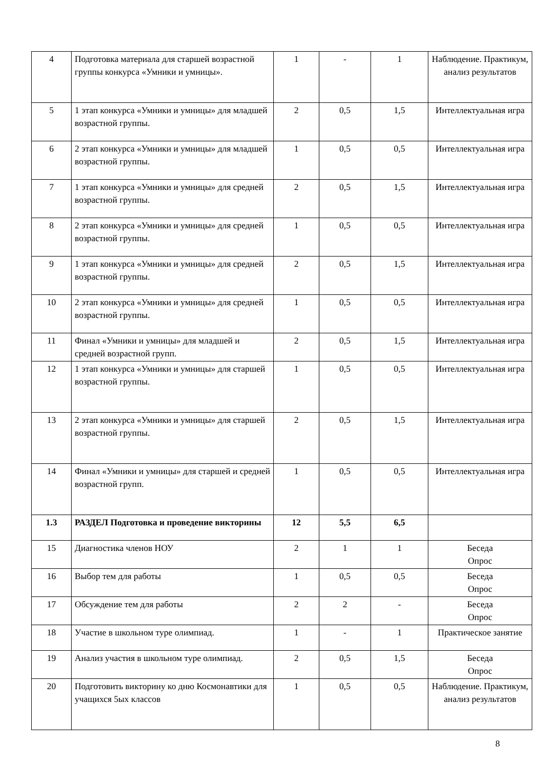| 4 | Подготовка материала для старшей возрастной группы конкурса «Умники и умницы». | 1 | - | 1 | Наблюдение. Практикум, анализ результатов |
| 5 | 1 этап конкурса «Умники и умницы» для младшей возрастной группы. | 2 | 0,5 | 1,5 | Интеллектуальная игра |
| 6 | 2 этап конкурса «Умники и умницы» для младшей возрастной группы. | 1 | 0,5 | 0,5 | Интеллектуальная игра |
| 7 | 1 этап конкурса «Умники и умницы» для средней возрастной группы. | 2 | 0,5 | 1,5 | Интеллектуальная игра |
| 8 | 2 этап конкурса «Умники и умницы» для средней возрастной группы. | 1 | 0,5 | 0,5 | Интеллектуальная игра |
| 9 | 1 этап конкурса «Умники и умницы» для средней возрастной группы. | 2 | 0,5 | 1,5 | Интеллектуальная игра |
| 10 | 2 этап конкурса «Умники и умницы» для средней возрастной группы. | 1 | 0,5 | 0,5 | Интеллектуальная игра |
| 11 | Финал «Умники и умницы» для младшей и средней возрастной групп. | 2 | 0,5 | 1,5 | Интеллектуальная игра |
| 12 | 1 этап конкурса «Умники и умницы» для старшей возрастной группы. | 1 | 0,5 | 0,5 | Интеллектуальная игра |
| 13 | 2 этап конкурса «Умники и умницы» для старшей возрастной группы. | 2 | 0,5 | 1,5 | Интеллектуальная игра |
| 14 | Финал «Умники и умницы» для старшей и средней возрастной групп. | 1 | 0,5 | 0,5 | Интеллектуальная игра |
| 1.3 | РАЗДЕЛ Подготовка и проведение викторины | 12 | 5,5 | 6,5 | |
| 15 | Диагностика членов НОУ | 2 | 1 | 1 | Беседа Опрос |
| 16 | Выбор тем для работы | 1 | 0,5 | 0,5 | Беседа Опрос |
| 17 | Обсуждение тем для работы | 2 | 2 | - | Беседа Опрос |
| 18 | Участие в школьном туре олимпиад. | 1 | - | 1 | Практическое занятие |
| 19 | Анализ участия в школьном туре олимпиад. | 2 | 0,5 | 1,5 | Беседа Опрос |
| 20 | Подготовить викторину ко дню Космонавтики для учащихся 5ых классов | 1 | 0,5 | 0,5 | Наблюдение. Практикум, анализ результатов |
8